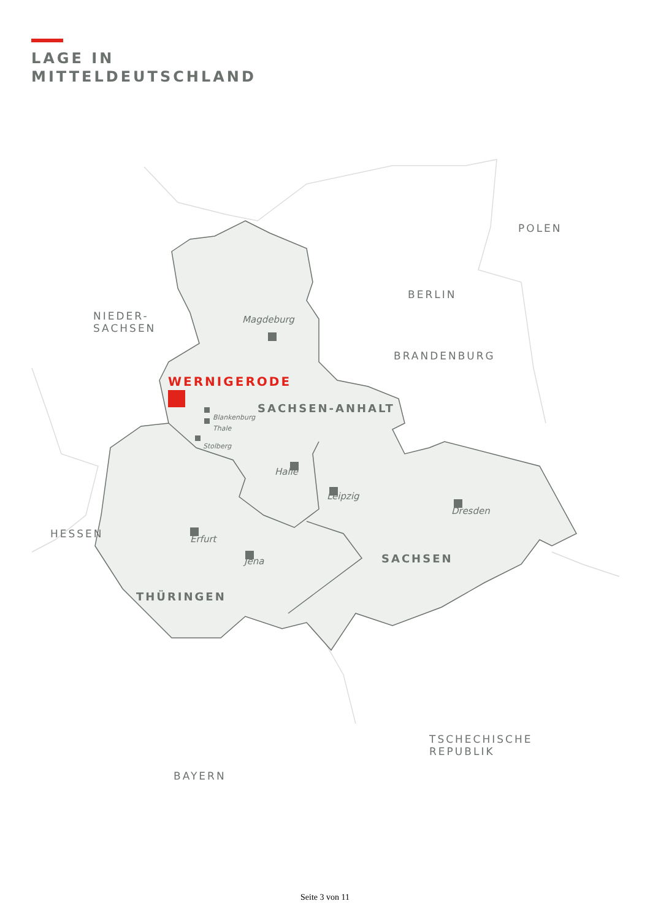LAGE IN
MITTELDEUTSCHLAND
POLEN
BERLIN
NIEDER-
SACHSEN
Magdeburg
BRANDENBURG
WERNIGERODE
Blankenburg
SACHSEN-ANHALT
Thale
Stolberg
Halle
Leipzig
Dresden
HESSEN Erfurt
SACHSEN
Jena
THÜRINGEN
TSCHECHISCHE
REPUBLIK
BAYERN
Seite 3 von 11